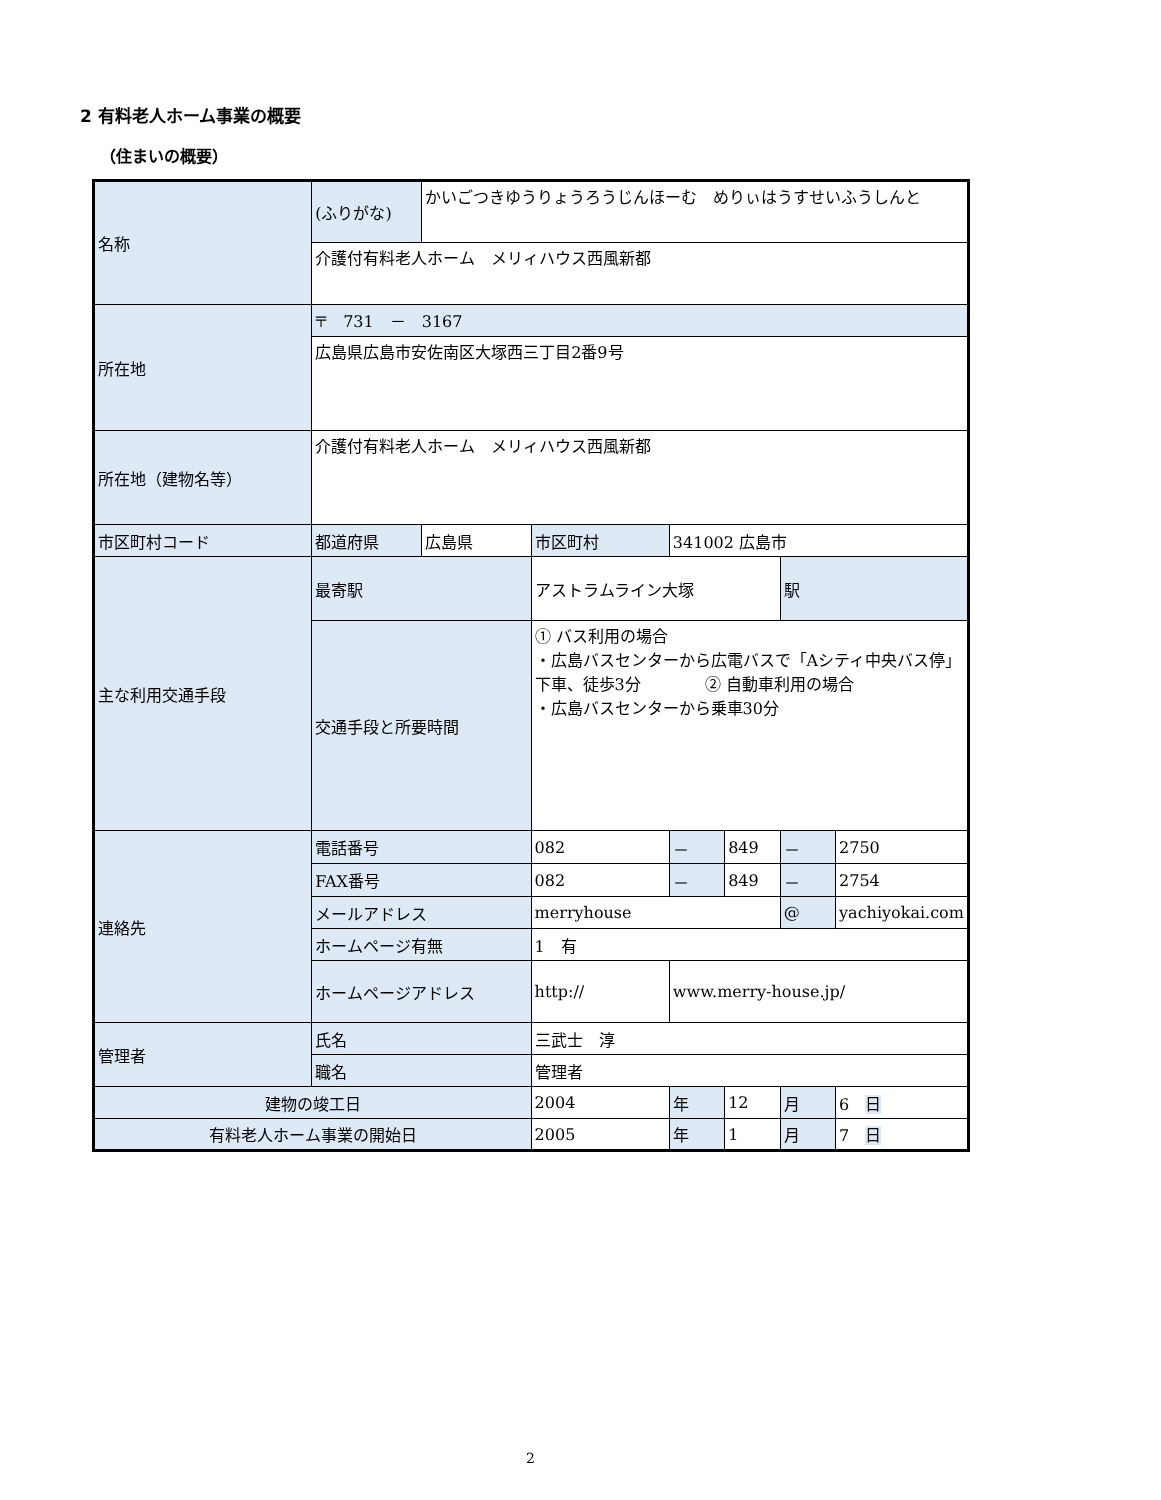2 有料老人ホーム事業の概要
（住まいの概要）
| 名称 | (ふりがな) | かいごつきゆうりょうろうじんほーむ めりぃはうすせいふうしんと | | | | | |
| | 介護付有料老人ホーム メリィハウス西風新都 | | | | | | |
| 所在地 | 〒 731 － 3167 | | | | | | |
| | 広島県広島市安佐南区大塚西三丁目2番9号 | | | | | | |
| 所在地（建物名等） | 介護付有料老人ホーム メリィハウス西風新都 | | | | | | |
| 市区町村コード | 都道府県 | 広島県 | 市区町村 | 341002 広島市 | | | |
| 主な利用交通手段 | 最寄駅 | | アストラムライン大塚 | | | 駅 | |
| | 交通手段と所要時間 | | ① バス利用の場合 ・広島バスセンターから広電バスで「Aシティ中央バス停」下車、徒歩3分 ② 自動車利用の場合 ・広島バスセンターから乗車30分 | | | | |
| 連絡先 | 電話番号 | | 082 | － | 849 | － | 2750 |
| | FAX番号 | | 082 | － | 849 | － | 2754 |
| | メールアドレス | | merryhouse | | | @ | yachiyokai.com |
| | ホームページ有無 | | 1 有 | | | | |
| | ホームページアドレス | | http:// | www.merry-house.jp/ | | | |
| 管理者 | 氏名 | | 三武士 淳 | | | | |
| | 職名 | | 管理者 | | | | |
| 建物の竣工日 | | | 2004 | 年 | 12 | 月 | 6 日 |
| 有料老人ホーム事業の開始日 | | | 2005 | 年 | 1 | 月 | 7 日 |
2